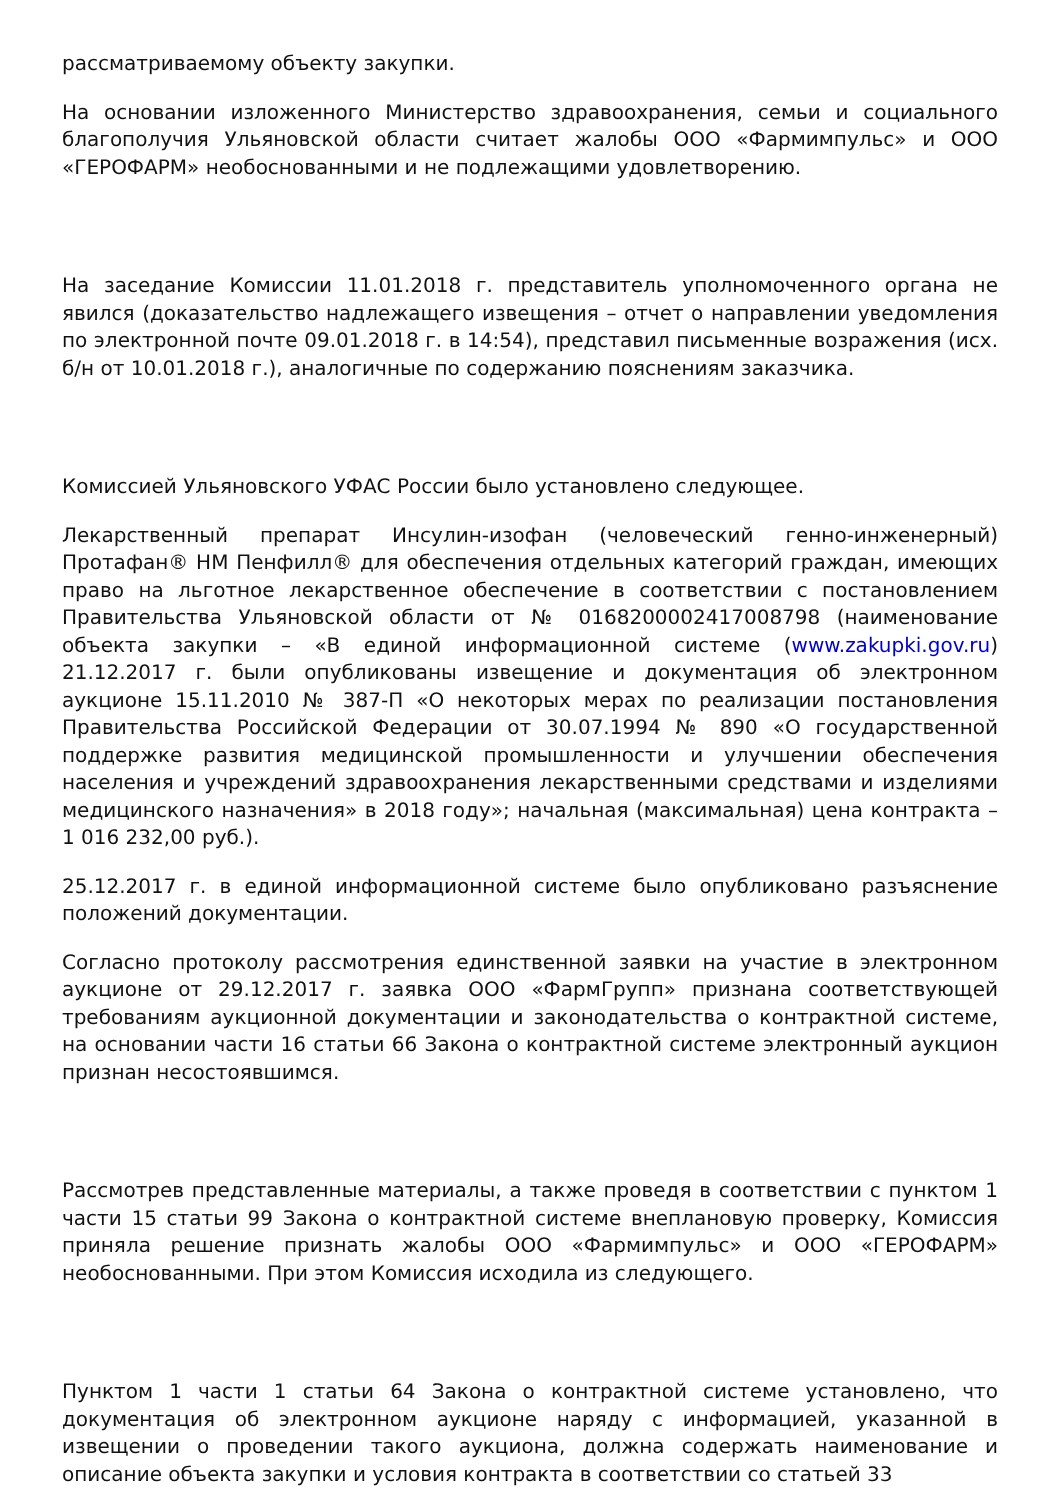рассматриваемому объекту закупки.
На основании изложенного Министерство здравоохранения, семьи и социального благополучия Ульяновской области считает жалобы ООО «Фармимпульс» и ООО «ГЕРОФАРМ» необоснованными и не подлежащими удовлетворению.
На заседание Комиссии 11.01.2018 г. представитель уполномоченного органа не явился (доказательство надлежащего извещения – отчет о направлении уведомления по электронной почте 09.01.2018 г. в 14:54), представил письменные возражения (исх. б/н от 10.01.2018 г.), аналогичные по содержанию пояснениям заказчика.
Комиссией Ульяновского УФАС России было установлено следующее.
Лекарственный препарат Инсулин-изофан (человеческий генно-инженерный) Протафан® НМ Пенфилл® для обеспечения отдельных категорий граждан, имеющих право на льготное лекарственное обеспечение в соответствии с постановлением Правительства Ульяновской области от № 0168200002417008798 (наименование объекта закупки – «В единой информационной системе (www.zakupki.gov.ru) 21.12.2017 г. были опубликованы извещение и документация об электронном аукционе 15.11.2010 № 387-П «О некоторых мерах по реализации постановления Правительства Российской Федерации от 30.07.1994 № 890 «О государственной поддержке развития медицинской промышленности и улучшении обеспечения населения и учреждений здравоохранения лекарственными средствами и изделиями медицинского назначения» в 2018 году»; начальная (максимальная) цена контракта – 1 016 232,00 руб.).
25.12.2017 г. в единой информационной системе было опубликовано разъяснение положений документации.
Согласно протоколу рассмотрения единственной заявки на участие в электронном аукционе от 29.12.2017 г. заявка ООО «ФармГрупп» признана соответствующей требованиям аукционной документации и законодательства о контрактной системе, на основании части 16 статьи 66 Закона о контрактной системе электронный аукцион признан несостоявшимся.
Рассмотрев представленные материалы, а также проведя в соответствии с пунктом 1 части 15 статьи 99 Закона о контрактной системе внеплановую проверку, Комиссия приняла решение признать жалобы ООО «Фармимпульс» и ООО «ГЕРОФАРМ» необоснованными. При этом Комиссия исходила из следующего.
Пунктом 1 части 1 статьи 64 Закона о контрактной системе установлено, что документация об электронном аукционе наряду с информацией, указанной в извещении о проведении такого аукциона, должна содержать наименование и описание объекта закупки и условия контракта в соответствии со статьей 33